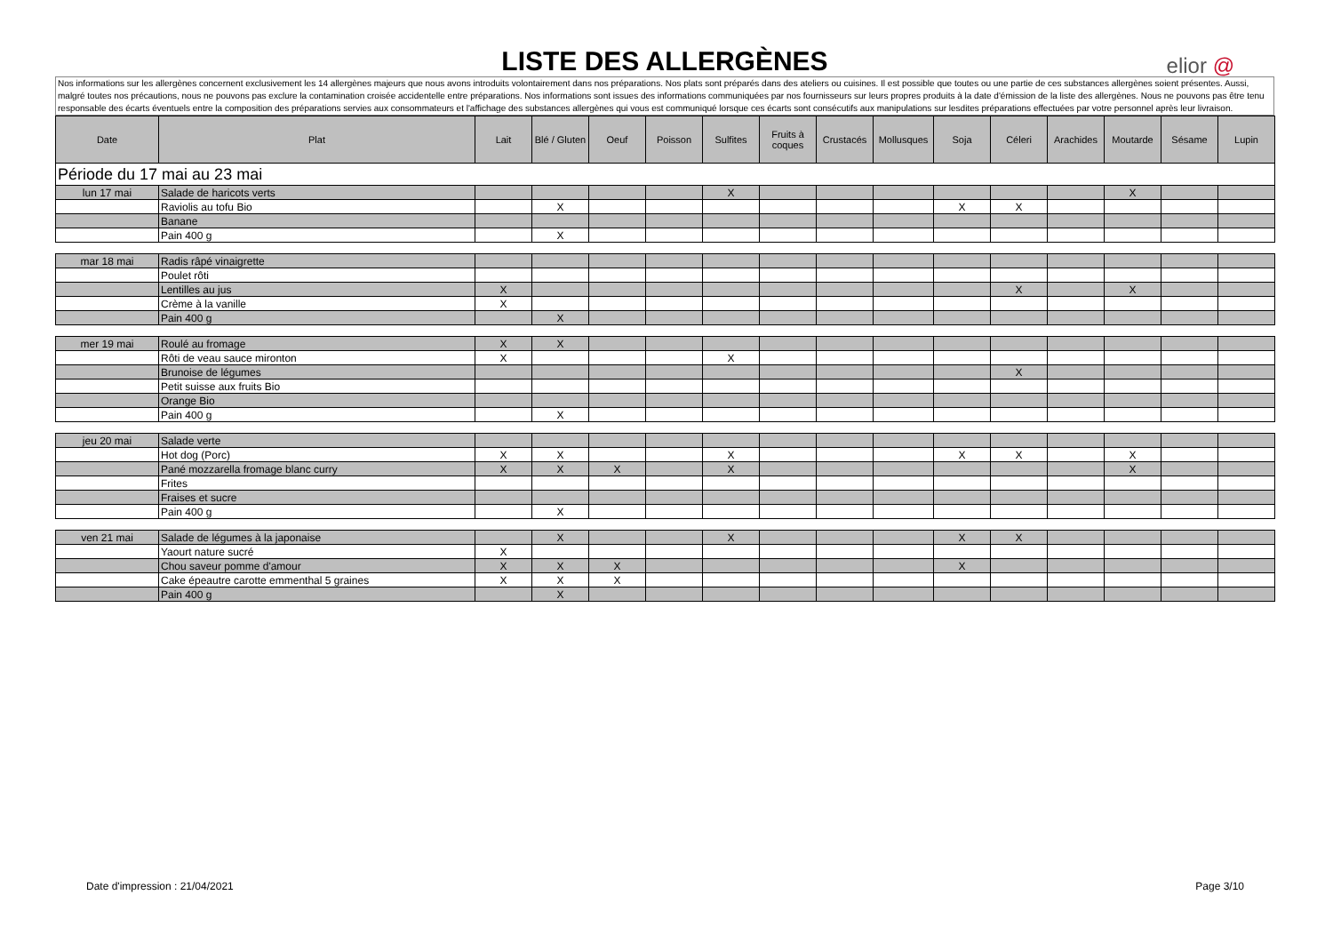LISTE DES ALLERGÈNES
elior @
Nos informations sur les allergènes concernent exclusivement les 14 allergènes majeurs que nous avons introduits volontairement dans nos préparations. Nos plats sont préparés dans des ateliers ou cuisines. Il est possible que toutes ou une partie de ces substances allergènes soient présentes. Aussi, malgré toutes nos précautions, nous ne pouvons pas exclure la contamination croisée accidentelle entre préparations. Nos informations sont issues des informations communiquées par nos fournisseurs sur leurs propres produits à la date d'émission de la liste des allergènes. Nous ne pouvons pas être tenu responsable des écarts éventuels entre la composition des préparations servies aux consommateurs et l'affichage des substances allergènes qui vous est communiqué lorsque ces écarts sont consécutifs aux manipulations sur lesdites préparations effectuées par votre personnel après leur livraison.
| Date | Plat | Lait | Blé / Gluten | Oeuf | Poisson | Sulfites | Fruits à coques | Crustacés | Mollusques | Soja | Céleri | Arachides | Moutarde | Sésame | Lupin |
| --- | --- | --- | --- | --- | --- | --- | --- | --- | --- | --- | --- | --- | --- | --- | --- |
| Période du 17 mai au 23 mai | | | | | | | | | | | | | | | |
| lun 17 mai | Salade de haricots verts | | | | | X | | | | | | | X | | |
| | Raviolis au tofu Bio | | X | | | | | | | X | X | | | | |
| | Banane | | | | | | | | | | | | | | |
| | Pain 400 g | | X | | | | | | | | | | | | |
| mar 18 mai | Radis râpé vinaigrette | | | | | | | | | | | | | | |
| | Poulet rôti | | | | | | | | | | | | | | |
| | Lentilles au jus | X | | | | | | | | | X | | X | | |
| | Crème à la vanille | X | | | | | | | | | | | | | |
| | Pain 400 g | | X | | | | | | | | | | | | |
| mer 19 mai | Roulé au fromage | X | X | | | | | | | | | | | | |
| | Rôti de veau sauce mironton | X | | | | X | | | | | | | | | |
| | Brunoise de légumes | | | | | | | | | | X | | | | |
| | Petit suisse aux fruits Bio | | | | | | | | | | | | | | |
| | Orange Bio | | | | | | | | | | | | | | |
| | Pain 400 g | | X | | | | | | | | | | | | |
| jeu 20 mai | Salade verte | | | | | | | | | | | | | | |
| | Hot dog (Porc) | X | X | | | X | | | | X | X | | X | | |
| | Pané mozzarella fromage blanc curry | X | X | X | | X | | | | | | | X | | |
| | Frites | | | | | | | | | | | | | | |
| | Fraises et sucre | | | | | | | | | | | | | | |
| | Pain 400 g | | X | | | | | | | | | | | | |
| ven 21 mai | Salade de légumes à la japonaise | | X | | | X | | | | X | X | | | | |
| | Yaourt nature sucré | X | | | | | | | | | | | | | |
| | Chou saveur pomme d'amour | X | X | X | | | | | | X | | | | | |
| | Cake épeautre carotte emmenthal 5 graines | X | X | X | | | | | | | | | | | |
| | Pain 400 g | | X | | | | | | | | | | | | |
Date d'impression : 21/04/2021 Page 3/10